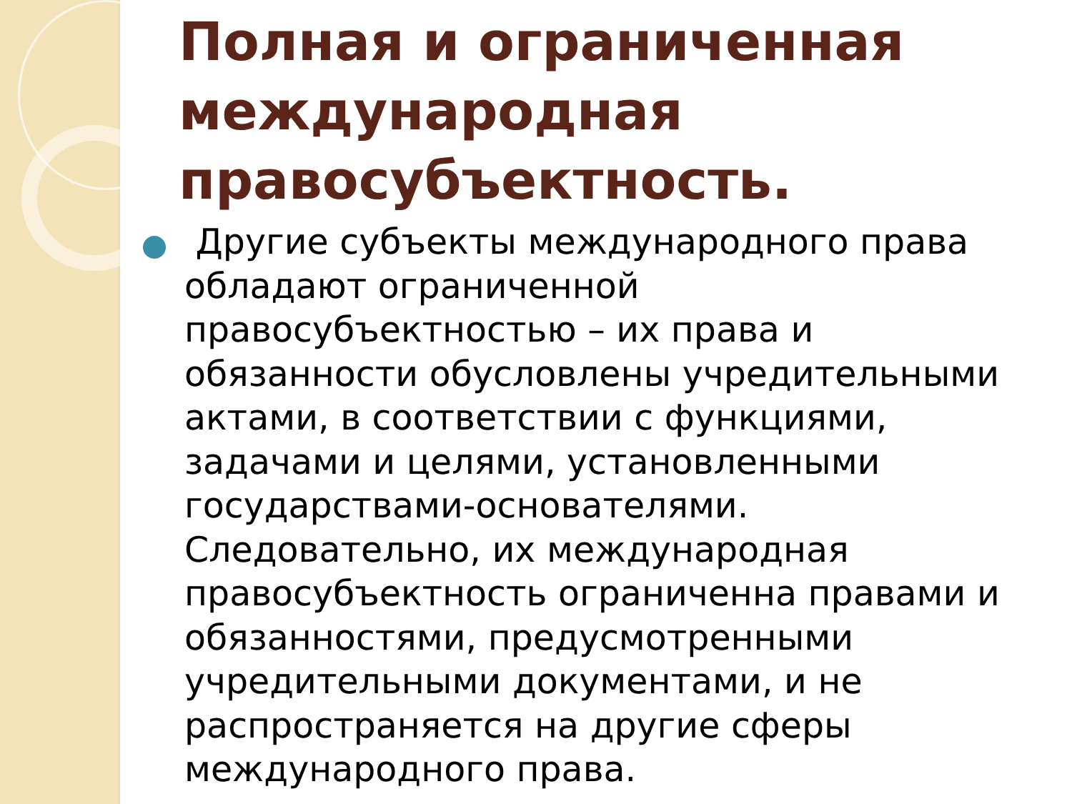Полная и ограниченная международная правосубъектность.
Другие субъекты международного права обладают ограниченной правосубъектностью – их права и обязанности обусловлены учредительными актами, в соответствии с функциями, задачами и целями, установленными государствами-основателями. Следовательно, их международная правосубъектность ограниченна правами и обязанностями, предусмотренными учредительными документами, и не распространяется на другие сферы международного права.